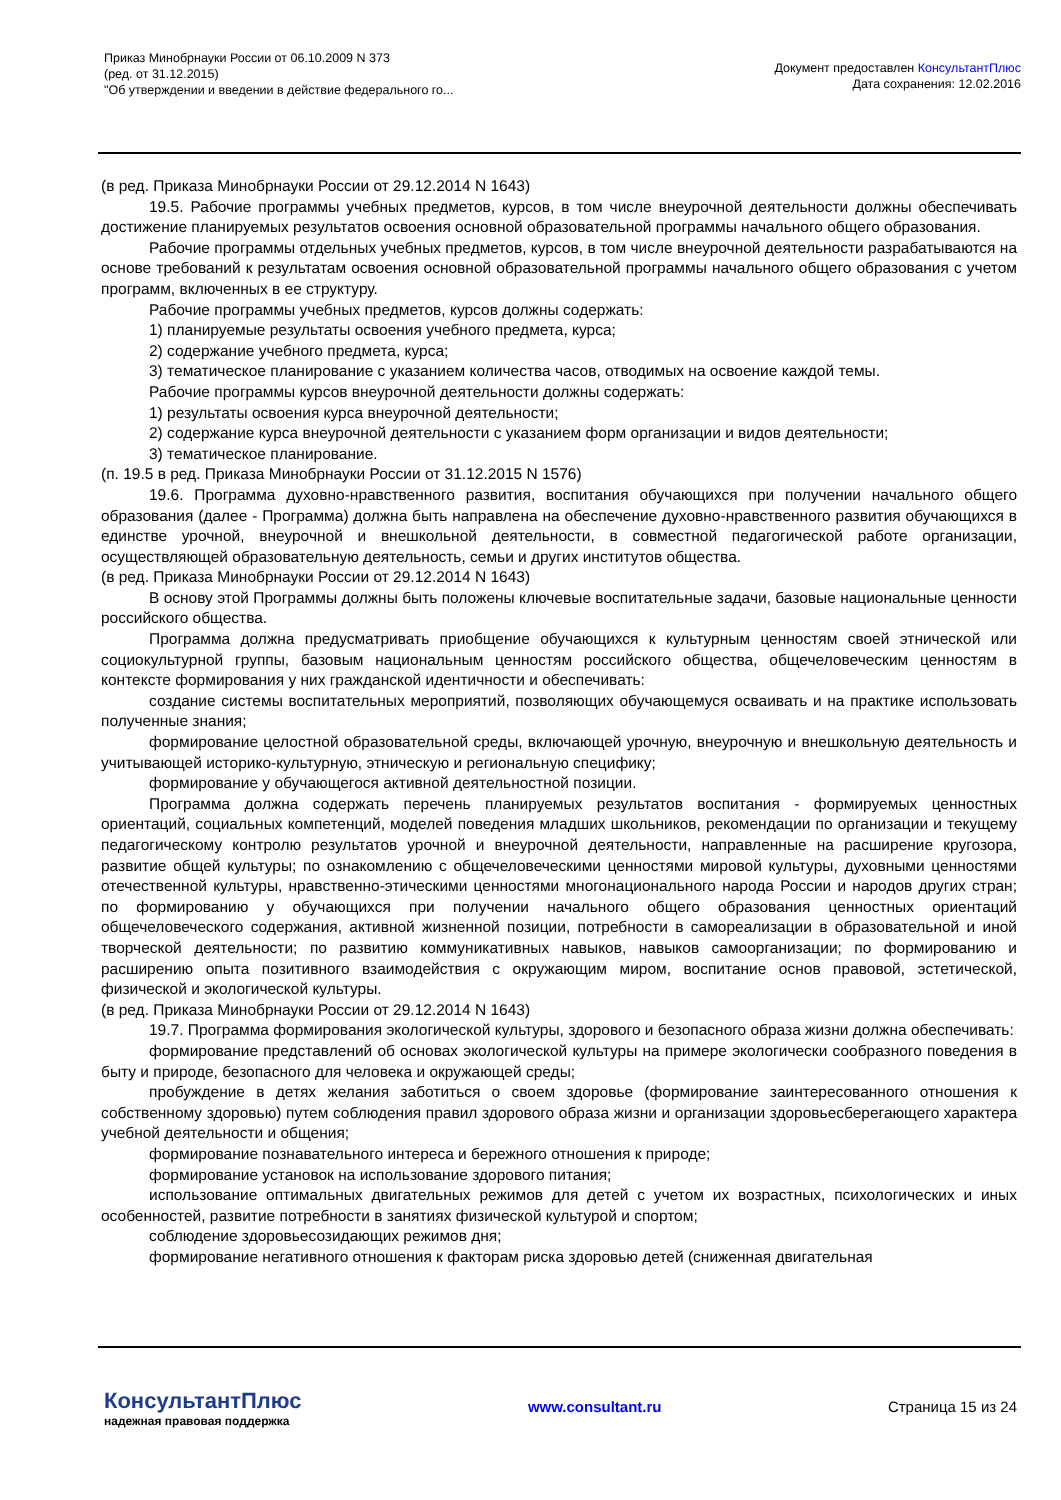Приказ Минобрнауки России от 06.10.2009 N 373
(ред. от 31.12.2015)
"Об утверждении и введении в действие федерального го...
Документ предоставлен КонсультантПлюс
Дата сохранения: 12.02.2016
(в ред. Приказа Минобрнауки России от 29.12.2014 N 1643)
19.5. Рабочие программы учебных предметов, курсов, в том числе внеурочной деятельности должны обеспечивать достижение планируемых результатов освоения основной образовательной программы начального общего образования.
Рабочие программы отдельных учебных предметов, курсов, в том числе внеурочной деятельности разрабатываются на основе требований к результатам освоения основной образовательной программы начального общего образования с учетом программ, включенных в ее структуру.
Рабочие программы учебных предметов, курсов должны содержать:
1) планируемые результаты освоения учебного предмета, курса;
2) содержание учебного предмета, курса;
3) тематическое планирование с указанием количества часов, отводимых на освоение каждой темы.
Рабочие программы курсов внеурочной деятельности должны содержать:
1) результаты освоения курса внеурочной деятельности;
2) содержание курса внеурочной деятельности с указанием форм организации и видов деятельности;
3) тематическое планирование.
(п. 19.5 в ред. Приказа Минобрнауки России от 31.12.2015 N 1576)
19.6. Программа духовно-нравственного развития, воспитания обучающихся при получении начального общего образования (далее - Программа) должна быть направлена на обеспечение духовно-нравственного развития обучающихся в единстве урочной, внеурочной и внешкольной деятельности, в совместной педагогической работе организации, осуществляющей образовательную деятельность, семьи и других институтов общества.
(в ред. Приказа Минобрнауки России от 29.12.2014 N 1643)
В основу этой Программы должны быть положены ключевые воспитательные задачи, базовые национальные ценности российского общества.
Программа должна предусматривать приобщение обучающихся к культурным ценностям своей этнической или социокультурной группы, базовым национальным ценностям российского общества, общечеловеческим ценностям в контексте формирования у них гражданской идентичности и обеспечивать:
создание системы воспитательных мероприятий, позволяющих обучающемуся осваивать и на практике использовать полученные знания;
формирование целостной образовательной среды, включающей урочную, внеурочную и внешкольную деятельность и учитывающей историко-культурную, этническую и региональную специфику;
формирование у обучающегося активной деятельностной позиции.
Программа должна содержать перечень планируемых результатов воспитания - формируемых ценностных ориентаций, социальных компетенций, моделей поведения младших школьников, рекомендации по организации и текущему педагогическому контролю результатов урочной и внеурочной деятельности, направленные на расширение кругозора, развитие общей культуры; по ознакомлению с общечеловеческими ценностями мировой культуры, духовными ценностями отечественной культуры, нравственно-этическими ценностями многонационального народа России и народов других стран; по формированию у обучающихся при получении начального общего образования ценностных ориентаций общечеловеческого содержания, активной жизненной позиции, потребности в самореализации в образовательной и иной творческой деятельности; по развитию коммуникативных навыков, навыков самоорганизации; по формированию и расширению опыта позитивного взаимодействия с окружающим миром, воспитание основ правовой, эстетической, физической и экологической культуры.
(в ред. Приказа Минобрнауки России от 29.12.2014 N 1643)
19.7. Программа формирования экологической культуры, здорового и безопасного образа жизни должна обеспечивать:
формирование представлений об основах экологической культуры на примере экологически сообразного поведения в быту и природе, безопасного для человека и окружающей среды;
пробуждение в детях желания заботиться о своем здоровье (формирование заинтересованного отношения к собственному здоровью) путем соблюдения правил здорового образа жизни и организации здоровьесберегающего характера учебной деятельности и общения;
формирование познавательного интереса и бережного отношения к природе;
формирование установок на использование здорового питания;
использование оптимальных двигательных режимов для детей с учетом их возрастных, психологических и иных особенностей, развитие потребности в занятиях физической культурой и спортом;
соблюдение здоровьесозидающих режимов дня;
формирование негативного отношения к факторам риска здоровью детей (сниженная двигательная
КонсультантПлюс
надежная правовая поддержка
www.consultant.ru Страница 15 из 24